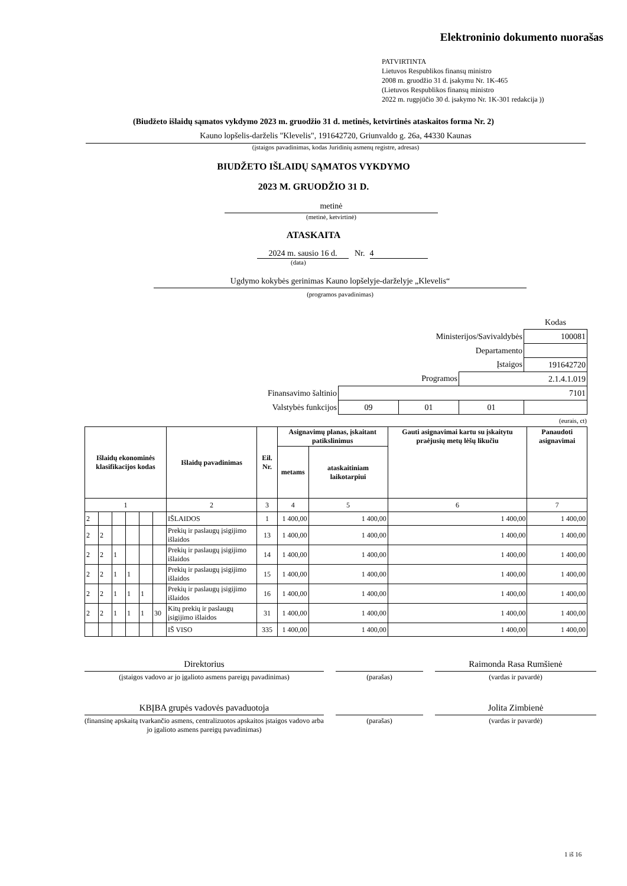Elektroninio dokumento nuorašas
PATVIRTINTA
Lietuvos Respublikos finansų ministro
2008 m. gruodžio 31 d. įsakymu Nr. 1K-465
(Lietuvos Respublikos finansų ministro
2022 m. rugpjūčio 30 d. įsakymo Nr. 1K-301 redakcija ))
(Biudžeto išlaidų sąmatos vykdymo 2023 m. gruodžio 31 d. metinės, ketvirtinės ataskaitos forma Nr. 2)
Kauno lopšelis-darželis "Klevelis", 191642720, Griunvaldo g. 26a, 44330 Kaunas
(įstaigos pavadinimas, kodas Juridinių asmenų registre, adresas)
BIUDŽETO IŠLAIDŲ SĄMATOS VYKDYMO
2023 M. GRUODŽIO 31 D.
metinė
(metinė, ketvirtinė)
ATASKAITA
2024 m. sausio 16 d. Nr. 4
(data)
Ugdymo kokybės gerinimas Kauno lopšelyje-darželyje „Klevelis“
(programos pavadinimas)
| | | | | Kodas |
| Ministerijos/Savivaldybės | | | | 100081 |
| Departamento | | | | |
| Įstaigos | | | | 191642720 |
| Programos | | | 2.1.4.1.019 | |
| Finansavimo šaltinio | 7101 | | | |
| Valstybės funkcijos | 09 | 01 | 01 | |
(eurais, ct)
| Išlaidų ekonominės klasifikacijos kodas | | | | | | Išlaidų pavadinimas | Eil. Nr. | Asignavimų planas, įskaitant patikslinimus | | Gauti asignavimai kartu su įskaitytu praėjusių metų lėšų likučiu | Panaudoti asignavimai |
| --- | --- | --- | --- | --- | --- | --- | --- | --- | --- | --- | --- |
| | | | | | | | | metams | ataskaitiniam laikotarpiui | | |
| 1 | | | | | | 2 | 3 | 4 | 5 | 6 | 7 |
| 2 | | | | | | IŠLAIDOS | 1 | 1 400,00 | 1 400,00 | 1 400,00 | 1 400,00 |
| 2 | 2 | | | | | Prekių ir paslaugų įsigijimo išlaidos | 13 | 1 400,00 | 1 400,00 | 1 400,00 | 1 400,00 |
| 2 | 2 | 1 | | | | Prekių ir paslaugų įsigijimo išlaidos | 14 | 1 400,00 | 1 400,00 | 1 400,00 | 1 400,00 |
| 2 | 2 | 1 | 1 | | | Prekių ir paslaugų įsigijimo išlaidos | 15 | 1 400,00 | 1 400,00 | 1 400,00 | 1 400,00 |
| 2 | 2 | 1 | 1 | 1 | | Prekių ir paslaugų įsigijimo išlaidos | 16 | 1 400,00 | 1 400,00 | 1 400,00 | 1 400,00 |
| 2 | 2 | 1 | 1 | 1 | 30 | Kitų prekių ir paslaugų įsigijimo išlaidos | 31 | 1 400,00 | 1 400,00 | 1 400,00 | 1 400,00 |
| | | | | | | IŠ VISO | 335 | 1 400,00 | 1 400,00 | 1 400,00 | 1 400,00 |
Direktorius
(įstaigos vadovo ar jo įgalioto asmens pareigų pavadinimas)
(parašas)
Raimonda Rasa Rumšienė
(vardas ir pavardė)
KBĮBA grupės vadovės pavaduotoja
(finansinę apskaitą tvarkančio asmens, centralizuotos apskaitos įstaigos vadovo arba jo įgalioto asmens pareigų pavadinimas)
(parašas)
Jolita Zimbienė
(vardas ir pavardė)
1 iš 16